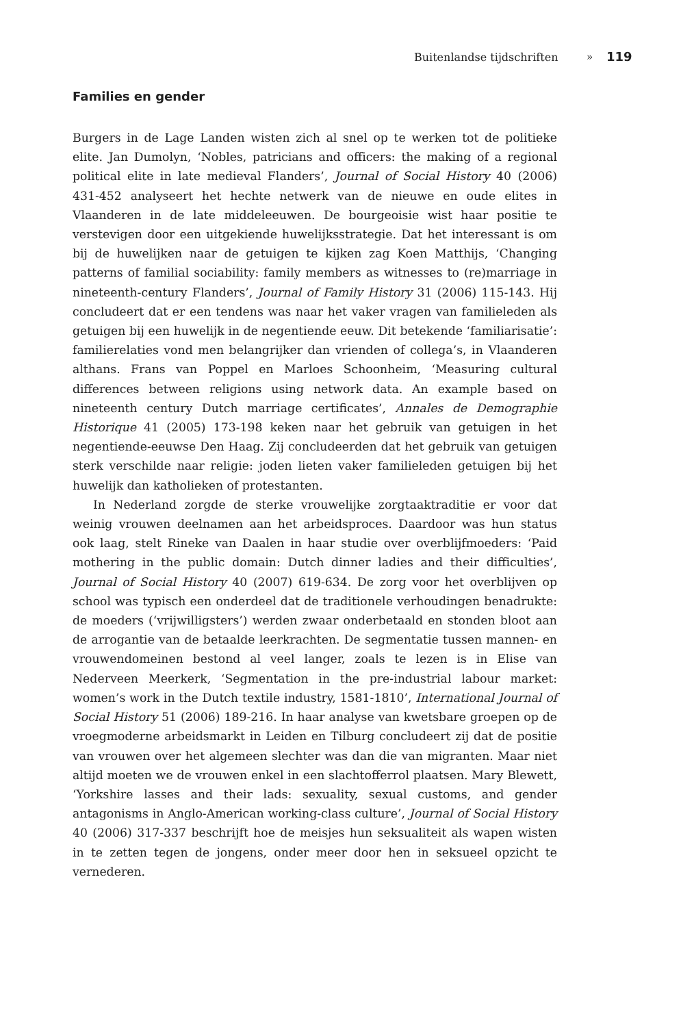Buitenlandse tijdschriften » 119
Families en gender
Burgers in de Lage Landen wisten zich al snel op te werken tot de politieke elite. Jan Dumolyn, ‘Nobles, patricians and officers: the making of a regional political elite in late medieval Flanders’, Journal of Social History 40 (2006) 431-452 analyseert het hechte netwerk van de nieuwe en oude elites in Vlaanderen in de late middeleeuwen. De bourgeoisie wist haar positie te verstevigen door een uitgekiende huwelijksstrategie. Dat het interessant is om bij de huwelijken naar de getuigen te kijken zag Koen Matthijs, ‘Changing patterns of familial sociability: family members as witnesses to (re)marriage in nineteenth-century Flanders’, Journal of Family History 31 (2006) 115-143. Hij concludeert dat er een tendens was naar het vaker vragen van familieleden als getuigen bij een huwelijk in de negentiende eeuw. Dit betekende ‘familiarisatie’: familierelaties vond men belangrijker dan vrienden of collega’s, in Vlaanderen althans. Frans van Poppel en Marloes Schoonheim, ‘Measuring cultural differences between religions using network data. An example based on nineteenth century Dutch marriage certificates’, Annales de Demographie Historique 41 (2005) 173-198 keken naar het gebruik van getuigen in het negentiende-eeuwse Den Haag. Zij concludeerden dat het gebruik van getuigen sterk verschilde naar religie: joden lieten vaker familieleden getuigen bij het huwelijk dan katholieken of protestanten.
In Nederland zorgde de sterke vrouwelijke zorgtaaktraditie er voor dat weinig vrouwen deelnamen aan het arbeidsproces. Daardoor was hun status ook laag, stelt Rineke van Daalen in haar studie over overblijfmoeders: ‘Paid mothering in the public domain: Dutch dinner ladies and their difficulties’, Journal of Social History 40 (2007) 619-634. De zorg voor het overblijven op school was typisch een onderdeel dat de traditionele verhoudingen benadrukte: de moeders (‘vrijwilligsters’) werden zwaar onderbetaald en stonden bloot aan de arrogantie van de betaalde leerkrachten. De segmentatie tussen mannen- en vrouwendomeinen bestond al veel langer, zoals te lezen is in Elise van Nederveen Meerkerk, ‘Segmentation in the pre-industrial labour market: women’s work in the Dutch textile industry, 1581-1810’, International Journal of Social History 51 (2006) 189-216. In haar analyse van kwetsbare groepen op de vroegmoderne arbeidsmarkt in Leiden en Tilburg concludeert zij dat de positie van vrouwen over het algemeen slechter was dan die van migranten. Maar niet altijd moeten we de vrouwen enkel in een slachtofferrol plaatsen. Mary Blewett, ‘Yorkshire lasses and their lads: sexuality, sexual customs, and gender antagonisms in Anglo-American working-class culture’, Journal of Social History 40 (2006) 317-337 beschrijft hoe de meisjes hun seksualiteit als wapen wisten in te zetten tegen de jongens, onder meer door hen in seksueel opzicht te vernederen.